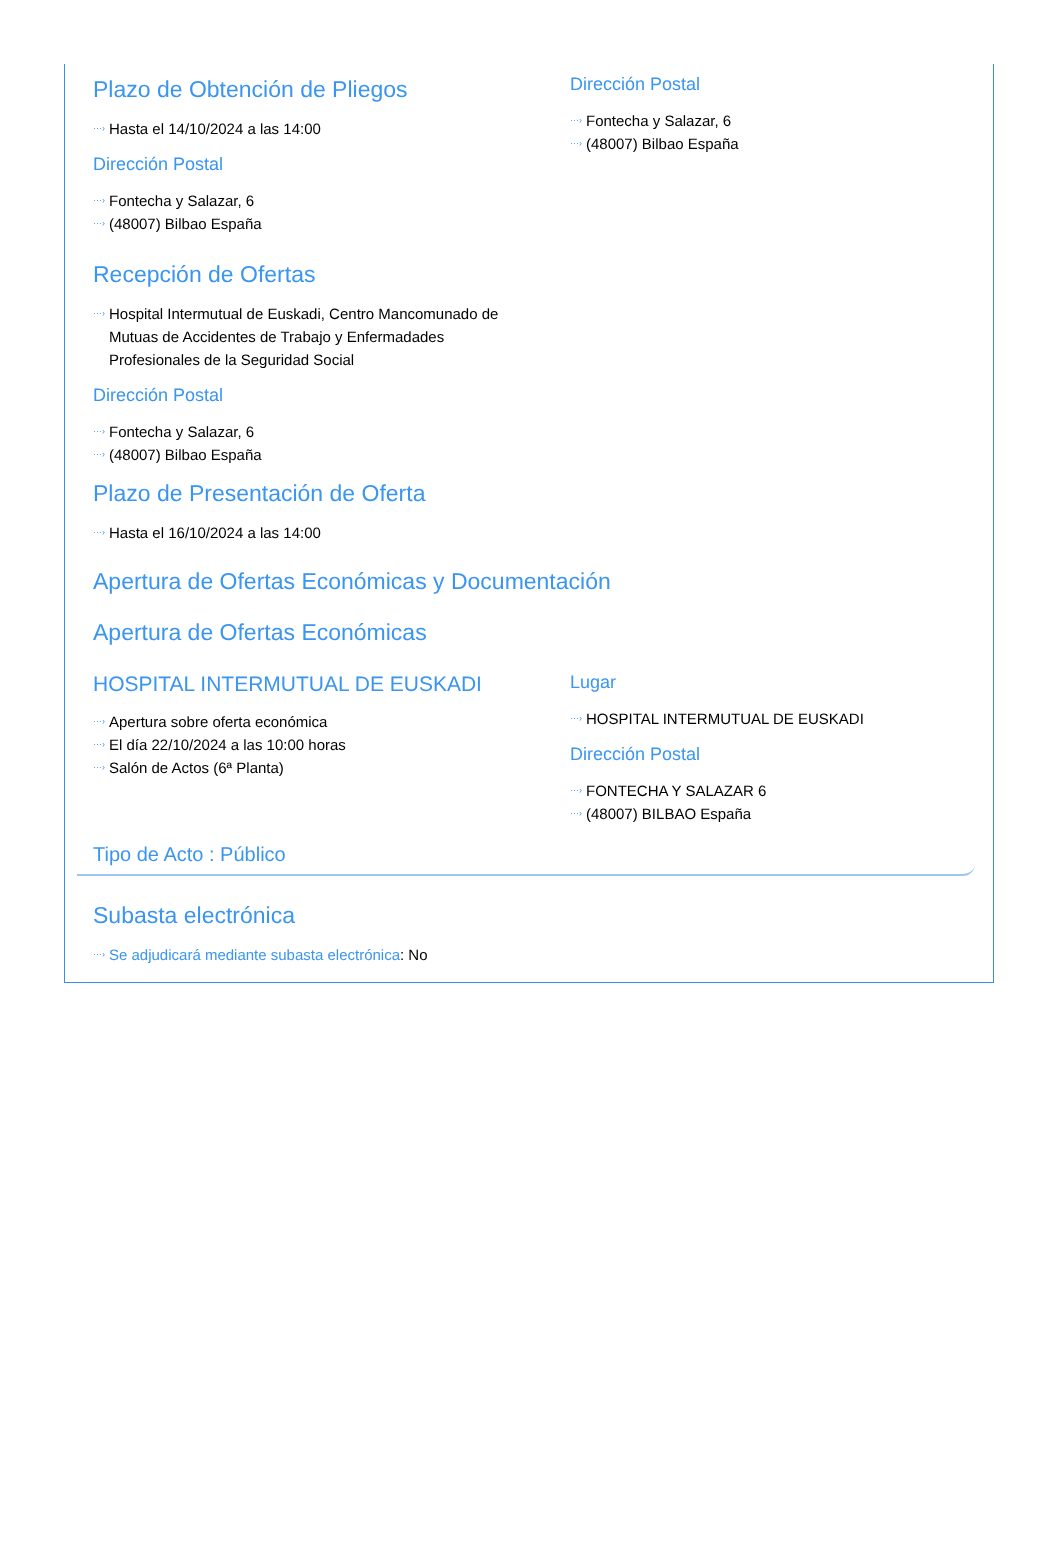Plazo de Obtención de Pliegos
···› Hasta el 14/10/2024 a las 14:00
Dirección Postal
···› Fontecha y Salazar, 6
···› (48007) Bilbao España
Dirección Postal
···› Fontecha y Salazar, 6
···› (48007) Bilbao España
Recepción de Ofertas
···› Hospital Intermutual de Euskadi, Centro Mancomunado de Mutuas de Accidentes de Trabajo y Enfermadades Profesionales de la Seguridad Social
Dirección Postal
···› Fontecha y Salazar, 6
···› (48007) Bilbao España
Plazo de Presentación de Oferta
···› Hasta el 16/10/2024 a las 14:00
Apertura de Ofertas Económicas y Documentación
Apertura de Ofertas Económicas
HOSPITAL INTERMUTUAL DE EUSKADI
···› Apertura sobre oferta económica
···› El día 22/10/2024 a las 10:00 horas
···› Salón de Actos (6ª Planta)
Lugar
···› HOSPITAL INTERMUTUAL DE EUSKADI
Dirección Postal
···› FONTECHA Y SALAZAR 6
···› (48007) BILBAO España
Tipo de Acto : Público
Subasta electrónica
···› Se adjudicará mediante subasta electrónica: No